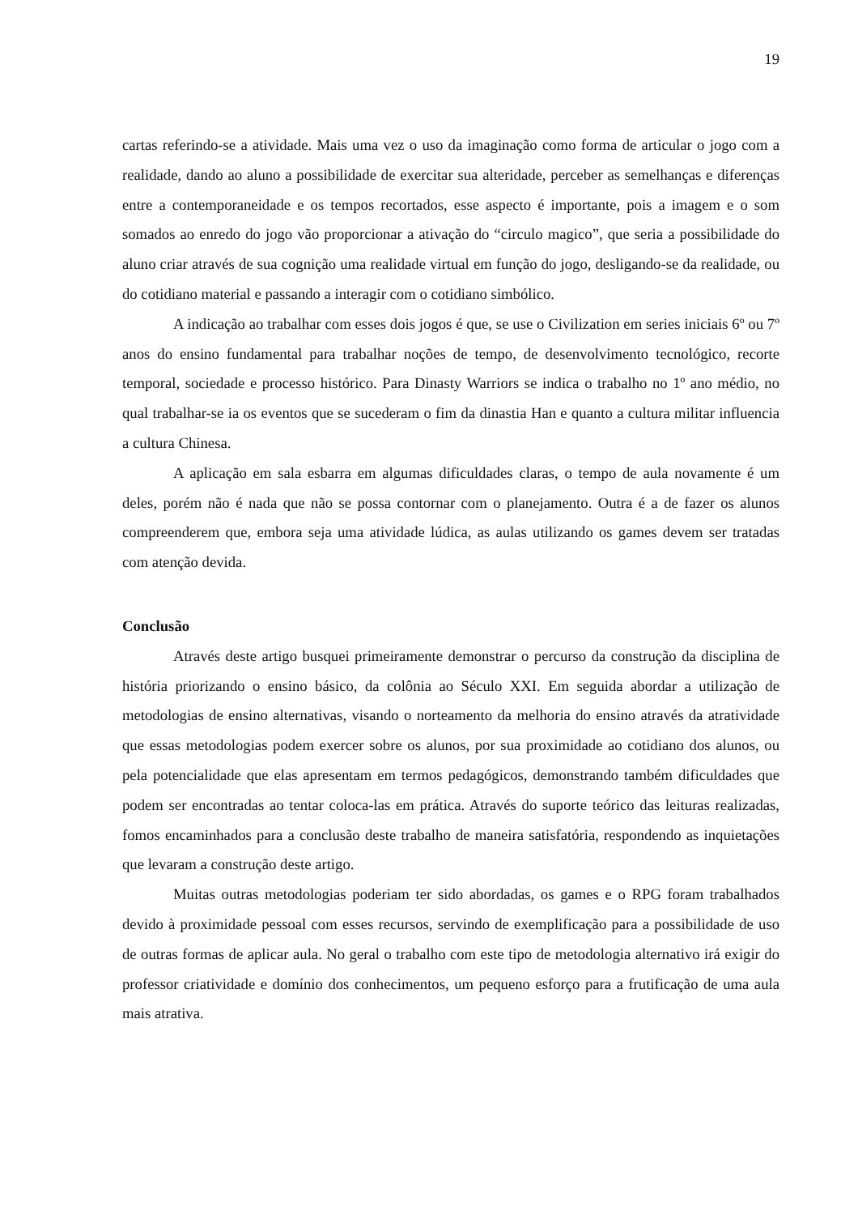19
cartas referindo-se a atividade. Mais uma vez o uso da imaginação como forma de articular o jogo com a realidade, dando ao aluno a possibilidade de exercitar sua alteridade, perceber as semelhanças e diferenças entre a contemporaneidade e os tempos recortados, esse aspecto é importante, pois a imagem e o som somados ao enredo do jogo vão proporcionar a ativação do “circulo magico”, que seria a possibilidade do aluno criar através de sua cognição uma realidade virtual em função do jogo, desligando-se da realidade, ou do cotidiano material e passando a interagir com o cotidiano simbólico.
A indicação ao trabalhar com esses dois jogos é que, se use o Civilization em series iniciais 6º ou 7º anos do ensino fundamental para trabalhar noções de tempo, de desenvolvimento tecnológico, recorte temporal, sociedade e processo histórico. Para Dinasty Warriors se indica o trabalho no 1º ano médio, no qual trabalhar-se ia os eventos que se sucederam o fim da dinastia Han e quanto a cultura militar influencia a cultura Chinesa.
A aplicação em sala esbarra em algumas dificuldades claras, o tempo de aula novamente é um deles, porém não é nada que não se possa contornar com o planejamento. Outra é a de fazer os alunos compreenderem que, embora seja uma atividade lúdica, as aulas utilizando os games devem ser tratadas com atenção devida.
Conclusão
Através deste artigo busquei primeiramente demonstrar o percurso da construção da disciplina de história priorizando o ensino básico, da colônia ao Século XXI. Em seguida abordar a utilização de metodologias de ensino alternativas, visando o norteamento da melhoria do ensino através da atratividade que essas metodologias podem exercer sobre os alunos, por sua proximidade ao cotidiano dos alunos, ou pela potencialidade que elas apresentam em termos pedagógicos, demonstrando também dificuldades que podem ser encontradas ao tentar coloca-las em prática. Através do suporte teórico das leituras realizadas, fomos encaminhados para a conclusão deste trabalho de maneira satisfatória, respondendo as inquietações que levaram a construção deste artigo.
Muitas outras metodologias poderiam ter sido abordadas, os games e o RPG foram trabalhados devido à proximidade pessoal com esses recursos, servindo de exemplificação para a possibilidade de uso de outras formas de aplicar aula. No geral o trabalho com este tipo de metodologia alternativo irá exigir do professor criatividade e domínio dos conhecimentos, um pequeno esforço para a frutificação de uma aula mais atrativa.